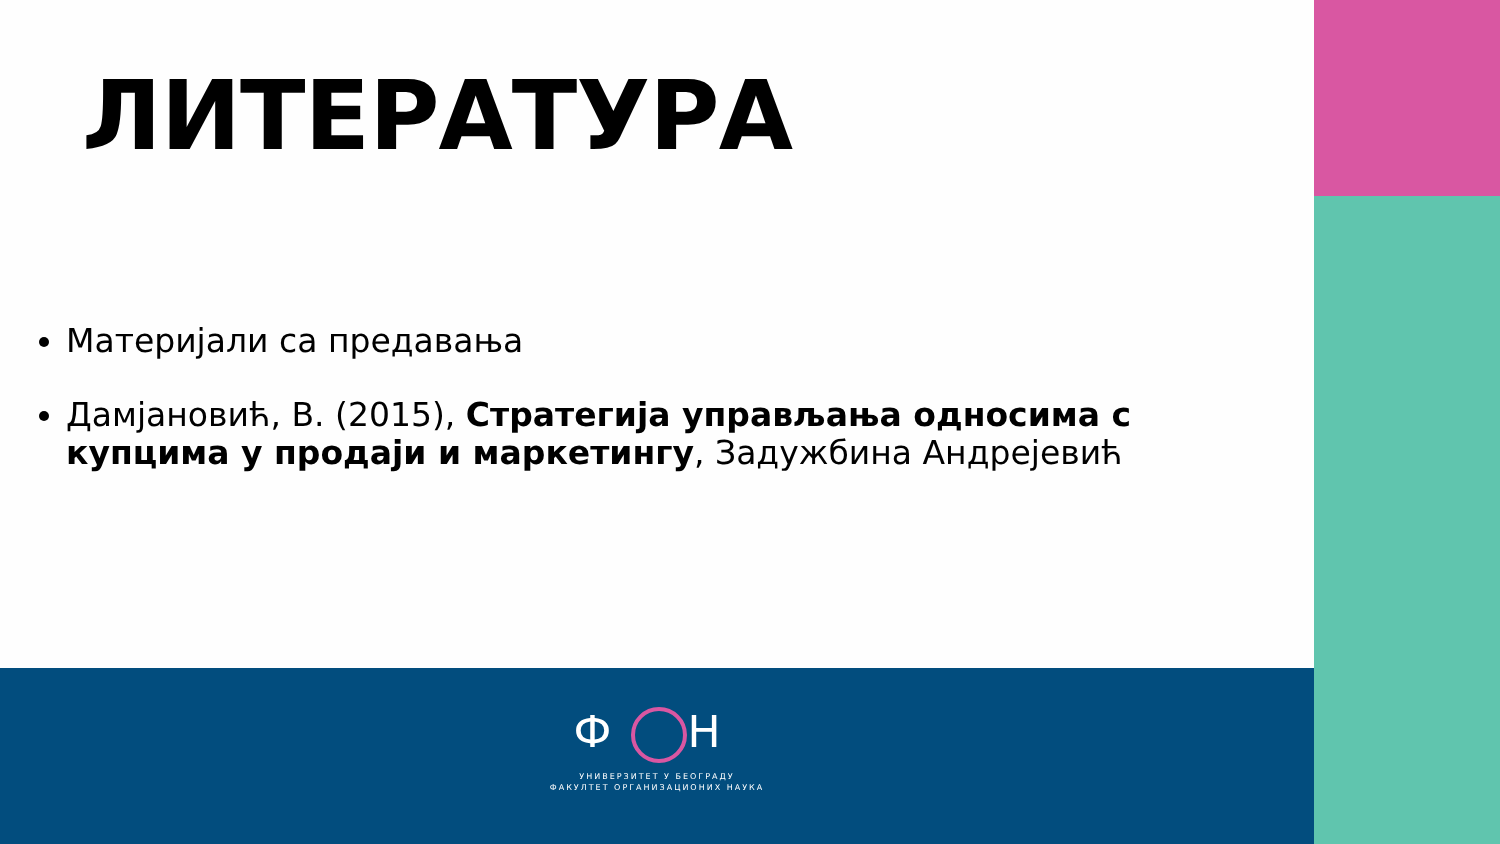ЛИТЕРАТУРА
Материјали са предавања
Дамјановић, В. (2015), Стратегија управљања односима с купцима у продаји и маркетингу, Задужбина Андрејевић
Ф Н
УНИВЕРЗИТЕТ У БЕОГРАДУ
ФАКУЛТЕТ ОРГАНИЗАЦИОНИХ НАУКА